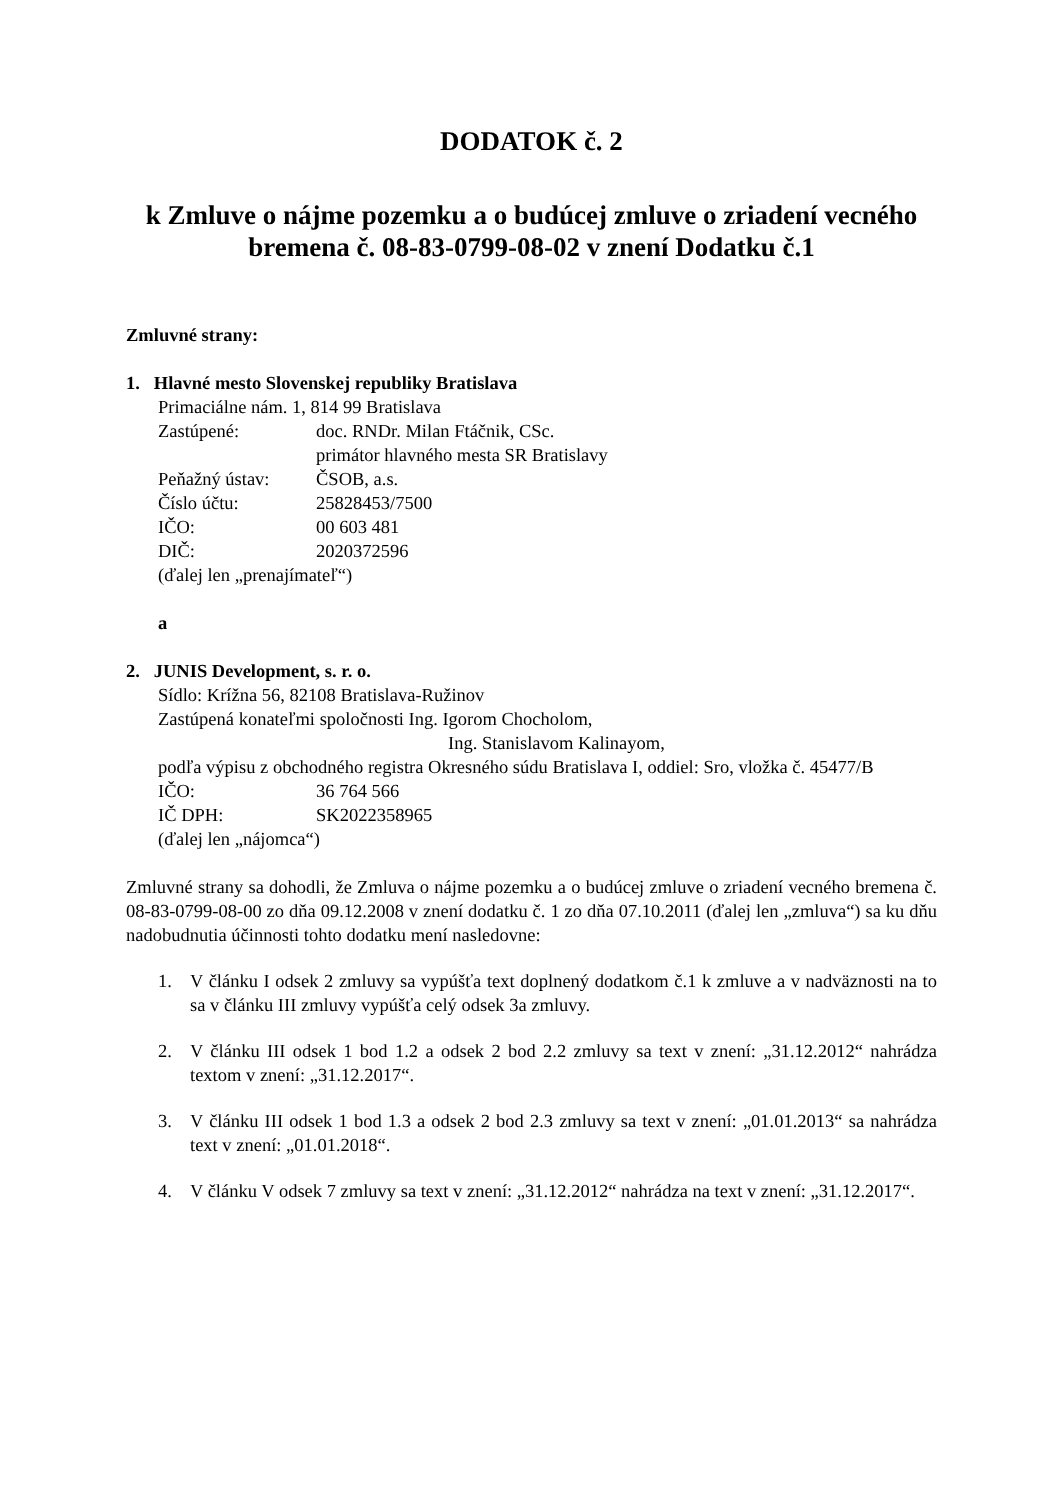DODATOK č. 2
k Zmluve o nájme pozemku a o budúcej zmluve o zriadení vecného bremena č. 08-83-0799-08-02 v znení Dodatku č.1
Zmluvné strany:
1. Hlavné mesto Slovenskej republiky Bratislava
Primaciálne nám. 1, 814 99 Bratislava
Zastúpené: doc. RNDr. Milan Ftáčnik, CSc.
primátor hlavného mesta SR Bratislavy
Peňažný ústav: ČSOB, a.s.
Číslo účtu: 25828453/7500
IČO: 00 603 481
DIČ: 2020372596
(ďalej len „prenajímateľ“)
a
2. JUNIS Development, s. r. o.
Sídlo: Krížna 56, 82108 Bratislava-Ružinov
Zastúpená konateľmi spoločnosti Ing. Igorom Chocholom,
Ing. Stanislavom Kalinayom,
podľa výpisu z obchodného registra Okresného súdu Bratislava I, oddiel: Sro, vložka č. 45477/B
IČO: 36 764 566
IČ DPH: SK2022358965
(ďalej len „nájomca“)
Zmluvné strany sa dohodli, že Zmluva o nájme pozemku a o budúcej zmluve o zriadení vecného bremena č. 08-83-0799-08-00 zo dňa 09.12.2008 v znení dodatku č. 1 zo dňa 07.10.2011 (ďalej len „zmluva“) sa ku dňu nadobudnutia účinnosti tohto dodatku mení nasledovne:
1. V článku I odsek 2 zmluvy sa vypúšťa text doplnený dodatkom č.1 k zmluve a v nadväznosti na to sa v článku III zmluvy vypúšťa celý odsek 3a zmluvy.
2. V článku III odsek 1 bod 1.2 a odsek 2 bod 2.2 zmluvy sa text v znení: „31.12.2012“ nahrádza textom v znení: „31.12.2017“.
3. V článku III odsek 1 bod 1.3 a odsek 2 bod 2.3 zmluvy sa text v znení: „01.01.2013“ sa nahrádza text v znení: „01.01.2018“.
4. V článku V odsek 7 zmluvy sa text v znení: „31.12.2012“ nahrádza na text v znení: „31.12.2017“.